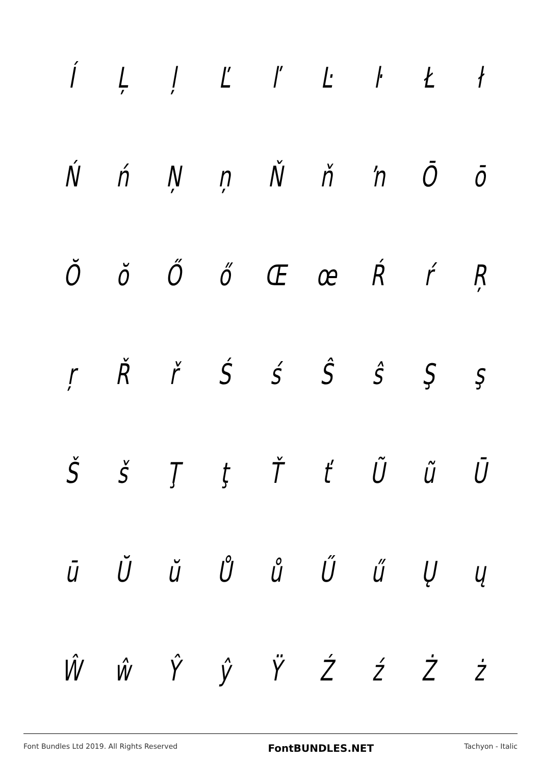Í Ļ ļ Ľ ľ Ŀ ŀ Ł ł
Ń ń Ņ ņ Ň ň ŉ Ō ō
Ŏ ŏ Ő ő Œ œ Ŕ ŕ Ŗ
ŗ Ř ř Ś ś Ŝ ŝ Ş ş
Š š Ţ ţ Ť ť Ũ ũ Ū
ū Ŭ ŭ Ů ů Ű ű Ų ų
Ŵ ŵ Ŷ ŷ Ÿ Ź ź Ż ż
Font Bundles Ltd 2019. All Rights Reserved FontBUNDLES.NET Tachyon - Italic